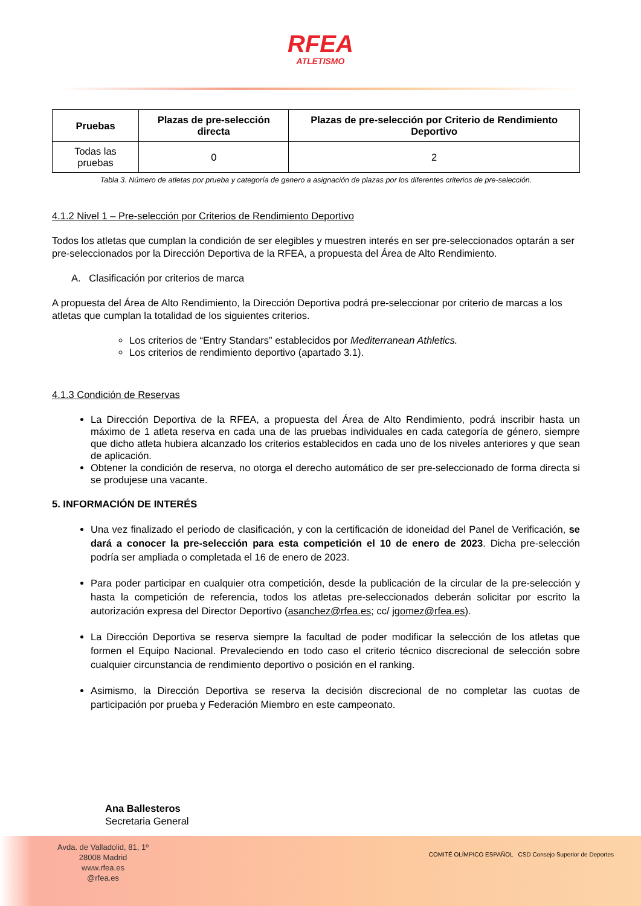RFEA
ATLETISMO
| Pruebas | Plazas de pre-selección directa | Plazas de pre-selección por Criterio de Rendimiento Deportivo |
| --- | --- | --- |
| Todas las pruebas | 0 | 2 |
Tabla 3. Número de atletas por prueba y categoría de genero a asignación de plazas por los diferentes criterios de pre-selección.
4.1.2 Nivel 1 – Pre-selección por Criterios de Rendimiento Deportivo
Todos los atletas que cumplan la condición de ser elegibles y muestren interés en ser pre-seleccionados optarán a ser pre-seleccionados por la Dirección Deportiva de la RFEA, a propuesta del Área de Alto Rendimiento.
A. Clasificación por criterios de marca
A propuesta del Área de Alto Rendimiento, la Dirección Deportiva podrá pre-seleccionar por criterio de marcas a los atletas que cumplan la totalidad de los siguientes criterios.
Los criterios de “Entry Standars” establecidos por Mediterranean Athletics.
Los criterios de rendimiento deportivo (apartado 3.1).
4.1.3 Condición de Reservas
La Dirección Deportiva de la RFEA, a propuesta del Área de Alto Rendimiento, podrá inscribir hasta un máximo de 1 atleta reserva en cada una de las pruebas individuales en cada categoría de género, siempre que dicho atleta hubiera alcanzado los criterios establecidos en cada uno de los niveles anteriores y que sean de aplicación.
Obtener la condición de reserva, no otorga el derecho automático de ser pre-seleccionado de forma directa si se produjese una vacante.
5. INFORMACIÓN DE INTERÉS
Una vez finalizado el periodo de clasificación, y con la certificación de idoneidad del Panel de Verificación, se dará a conocer la pre-selección para esta competición el 10 de enero de 2023. Dicha pre-selección podría ser ampliada o completada el 16 de enero de 2023.
Para poder participar en cualquier otra competición, desde la publicación de la circular de la pre-selección y hasta la competición de referencia, todos los atletas pre-seleccionados deberán solicitar por escrito la autorización expresa del Director Deportivo (asanchez@rfea.es; cc/ jgomez@rfea.es).
La Dirección Deportiva se reserva siempre la facultad de poder modificar la selección de los atletas que formen el Equipo Nacional. Prevaleciendo en todo caso el criterio técnico discrecional de selección sobre cualquier circunstancia de rendimiento deportivo o posición en el ranking.
Asimismo, la Dirección Deportiva se reserva la decisión discrecional de no completar las cuotas de participación por prueba y Federación Miembro en este campeonato.
Ana Ballesteros
Secretaria General
Avda. de Valladolid, 81, 1º
28008 Madrid
www.rfea.es
@rfea.es
COMITÉ OLÍMPICO ESPAÑOL CSD Consejo Superior de Deportes